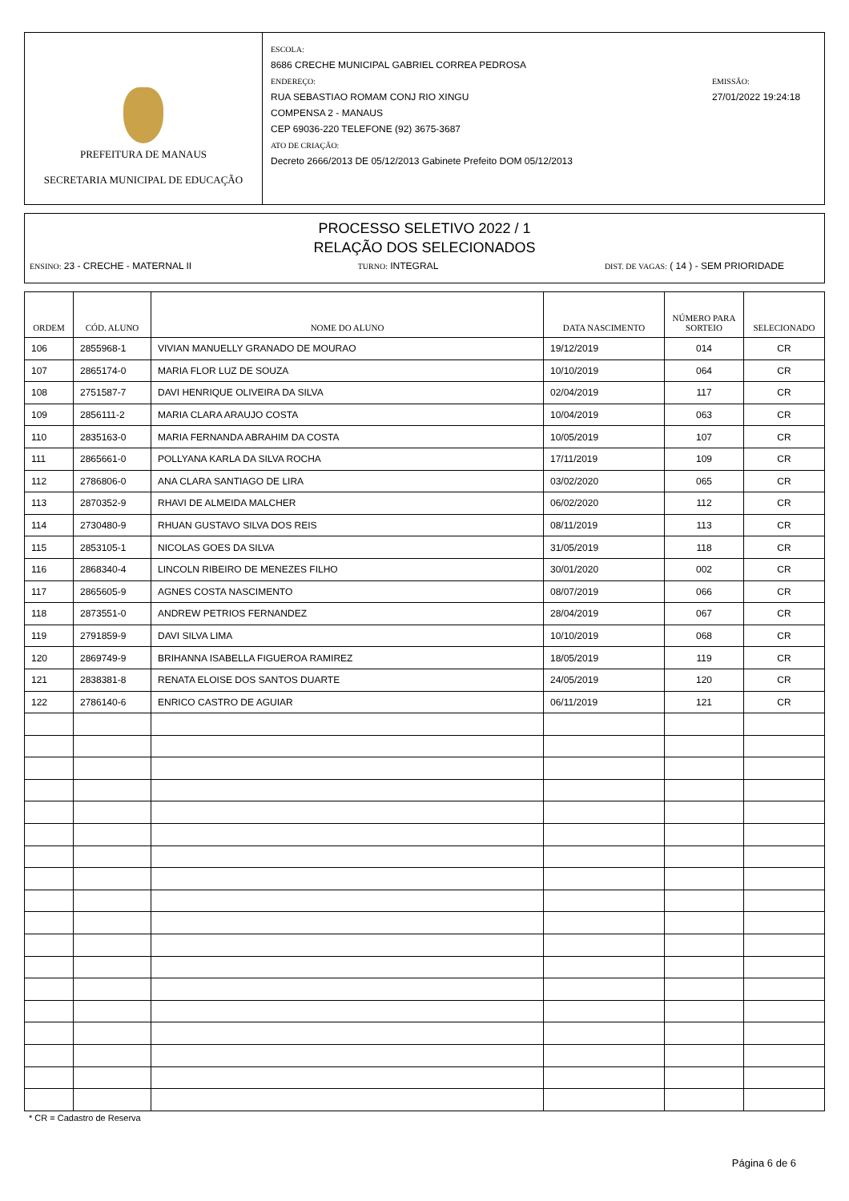PREFEITURA DE MANAUS
SECRETARIA MUNICIPAL DE EDUCAÇÃO
ESCOLA:
8686 CRECHE MUNICIPAL GABRIEL CORREA PEDROSA
ENDEREÇO:
RUA SEBASTIAO ROMAM CONJ RIO XINGU
COMPENSA 2 - MANAUS
CEP 69036-220 TELEFONE (92) 3675-3687
ATO DE CRIAÇÃO:
Decreto 2666/2013 DE 05/12/2013 Gabinete Prefeito DOM 05/12/2013
EMISSÃO:
27/01/2022 19:24:18
PROCESSO SELETIVO 2022 / 1
RELAÇÃO DOS SELECIONADOS
ENSINO: 23 - CRECHE - MATERNAL II TURNO: INTEGRAL DIST. DE VAGAS: ( 14 ) - SEM PRIORIDADE
| ORDEM | CÓD. ALUNO | NOME DO ALUNO | DATA NASCIMENTO | NÚMERO PARA SORTEIO | SELECIONADO |
| --- | --- | --- | --- | --- | --- |
| 106 | 2855968-1 | VIVIAN MANUELLY GRANADO DE MOURAO | 19/12/2019 | 014 | CR |
| 107 | 2865174-0 | MARIA FLOR LUZ DE SOUZA | 10/10/2019 | 064 | CR |
| 108 | 2751587-7 | DAVI HENRIQUE OLIVEIRA DA SILVA | 02/04/2019 | 117 | CR |
| 109 | 2856111-2 | MARIA CLARA ARAUJO COSTA | 10/04/2019 | 063 | CR |
| 110 | 2835163-0 | MARIA FERNANDA ABRAHIM DA COSTA | 10/05/2019 | 107 | CR |
| 111 | 2865661-0 | POLLYANA KARLA DA SILVA ROCHA | 17/11/2019 | 109 | CR |
| 112 | 2786806-0 | ANA CLARA SANTIAGO DE LIRA | 03/02/2020 | 065 | CR |
| 113 | 2870352-9 | RHAVI DE ALMEIDA MALCHER | 06/02/2020 | 112 | CR |
| 114 | 2730480-9 | RHUAN GUSTAVO SILVA DOS REIS | 08/11/2019 | 113 | CR |
| 115 | 2853105-1 | NICOLAS GOES DA SILVA | 31/05/2019 | 118 | CR |
| 116 | 2868340-4 | LINCOLN RIBEIRO DE MENEZES FILHO | 30/01/2020 | 002 | CR |
| 117 | 2865605-9 | AGNES COSTA NASCIMENTO | 08/07/2019 | 066 | CR |
| 118 | 2873551-0 | ANDREW PETRIOS FERNANDEZ | 28/04/2019 | 067 | CR |
| 119 | 2791859-9 | DAVI SILVA LIMA | 10/10/2019 | 068 | CR |
| 120 | 2869749-9 | BRIHANNA ISABELLA FIGUEROA RAMIREZ | 18/05/2019 | 119 | CR |
| 121 | 2838381-8 | RENATA ELOISE DOS SANTOS DUARTE | 24/05/2019 | 120 | CR |
| 122 | 2786140-6 | ENRICO CASTRO DE AGUIAR | 06/11/2019 | 121 | CR |
* CR = Cadastro de Reserva
Página 6 de 6